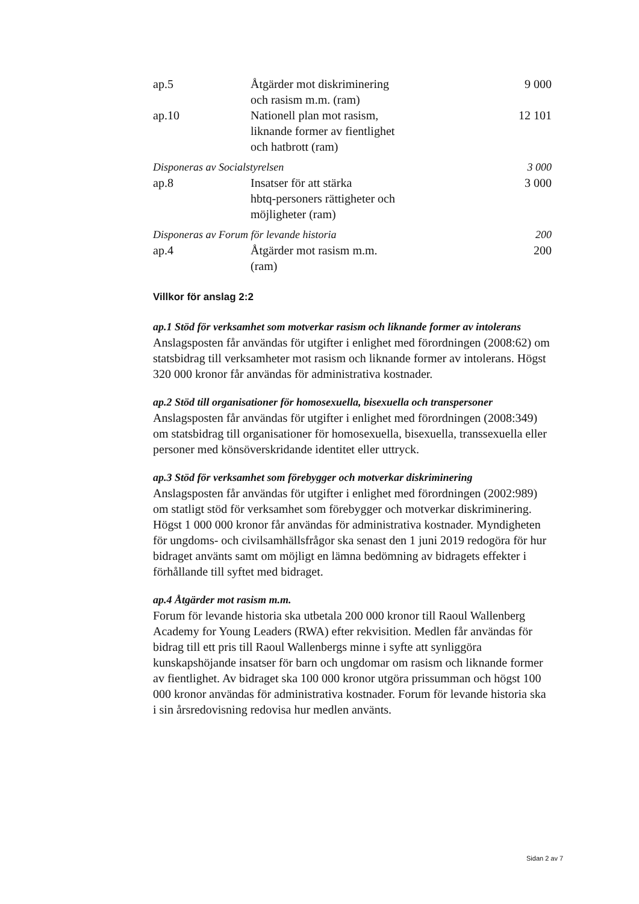| ap.5 | Åtgärder mot diskriminering och rasism m.m. (ram) | 9 000 |
| ap.10 | Nationell plan mot rasism, liknande former av fientlighet och hatbrott (ram) | 12 101 |
| Disponeras av Socialstyrelsen | | 3 000 |
| ap.8 | Insatser för att stärka hbtq-personers rättigheter och möjligheter (ram) | 3 000 |
| Disponeras av Forum för levande historia | | 200 |
| ap.4 | Åtgärder mot rasism m.m. (ram) | 200 |
Villkor för anslag 2:2
ap.1 Stöd för verksamhet som motverkar rasism och liknande former av intolerans
Anslagsposten får användas för utgifter i enlighet med förordningen (2008:62) om statsbidrag till verksamheter mot rasism och liknande former av intolerans. Högst 320 000 kronor får användas för administrativa kostnader.
ap.2 Stöd till organisationer för homosexuella, bisexuella och transpersoner
Anslagsposten får användas för utgifter i enlighet med förordningen (2008:349) om statsbidrag till organisationer för homosexuella, bisexuella, transsexuella eller personer med könsöverskridande identitet eller uttryck.
ap.3 Stöd för verksamhet som förebygger och motverkar diskriminering
Anslagsposten får användas för utgifter i enlighet med förordningen (2002:989) om statligt stöd för verksamhet som förebygger och motverkar diskriminering. Högst 1 000 000 kronor får användas för administrativa kostnader. Myndigheten för ungdoms- och civilsamhällsfrågor ska senast den 1 juni 2019 redogöra för hur bidraget använts samt om möjligt en lämna bedömning av bidragets effekter i förhållande till syftet med bidraget.
ap.4 Åtgärder mot rasism m.m.
Forum för levande historia ska utbetala 200 000 kronor till Raoul Wallenberg Academy for Young Leaders (RWA) efter rekvisition. Medlen får användas för bidrag till ett pris till Raoul Wallenbergs minne i syfte att synliggöra kunskapshöjande insatser för barn och ungdomar om rasism och liknande former av fientlighet. Av bidraget ska 100 000 kronor utgöra prissumman och högst 100 000 kronor användas för administrativa kostnader. Forum för levande historia ska i sin årsredovisning redovisa hur medlen använts.
Sidan 2 av 7